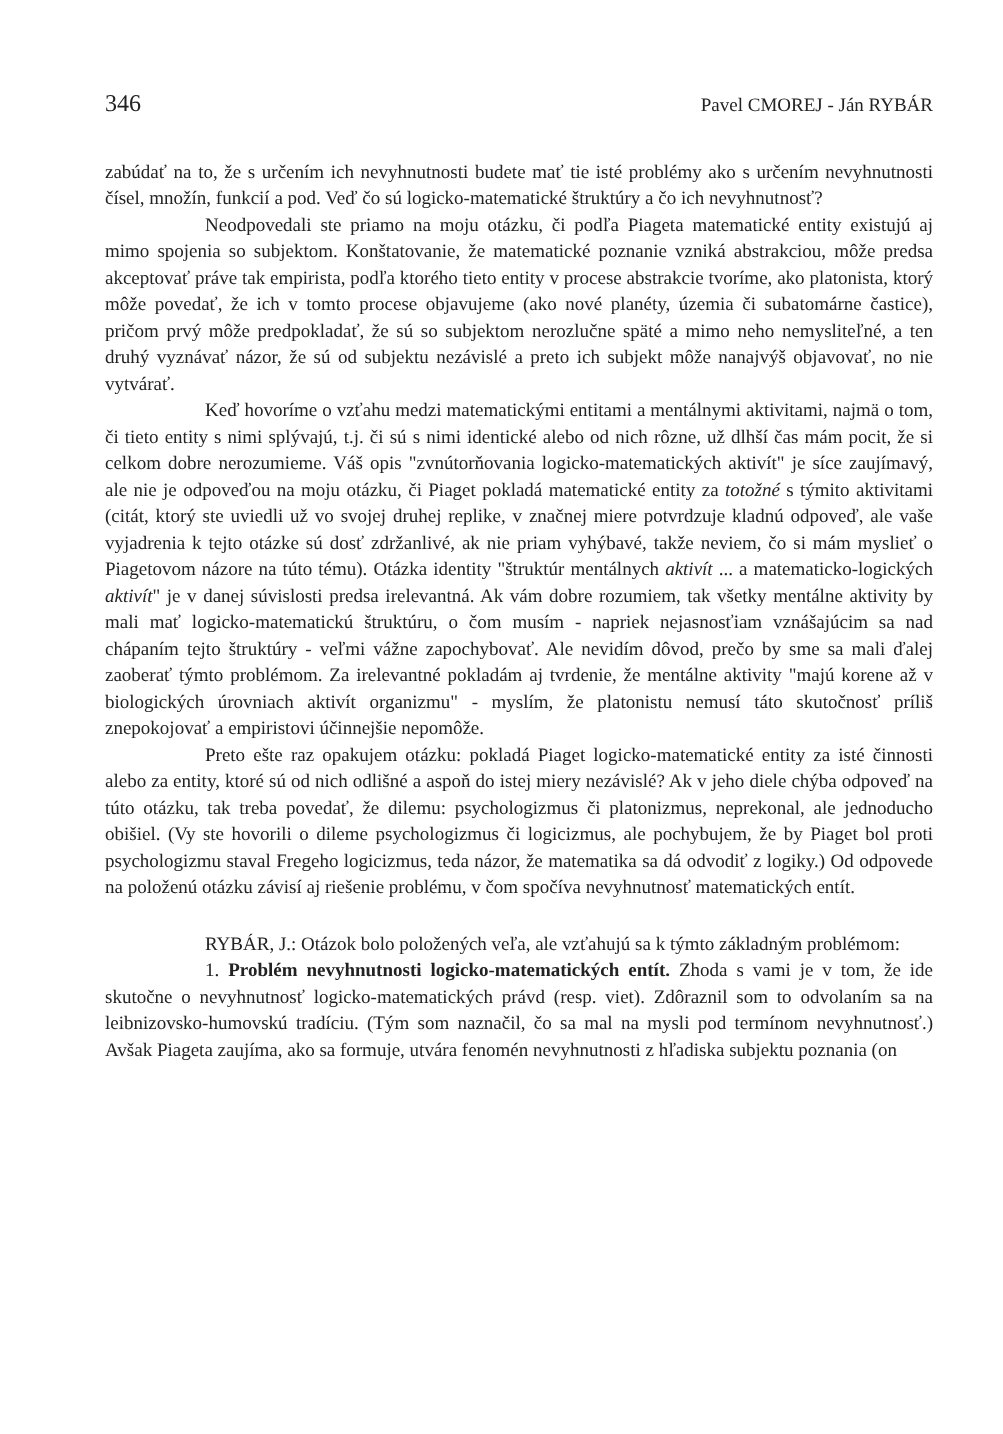346 Pavel CMOREJ - Ján RYBÁR
zabúdať na to, že s určením ich nevyhnutnosti budete mať tie isté problémy ako s určením nevyhnutnosti čísel, množín, funkcií a pod. Veď čo sú logicko-matematické štruktúry a čo ich nevyhnutnosť?
Neodpovedali ste priamo na moju otázku, či podľa Piageta matematické entity existujú aj mimo spojenia so subjektom. Konštatovanie, že matematické poznanie vzniká abstrakciou, môže predsa akceptovať práve tak empirista, podľa ktorého tieto entity v procese abstrakcie tvoríme, ako platonista, ktorý môže povedať, že ich v tomto procese objavujeme (ako nové planéty, územia či subatomárne častice), pričom prvý môže predpokladať, že sú so subjektom nerozlučne späté a mimo neho nemysliteľné, a ten druhý vyznávať názor, že sú od subjektu nezávislé a preto ich subjekt môže nanajvýš objavovať, no nie vytvárať.
Keď hovoríme o vzťahu medzi matematickými entitami a mentálnymi aktivitami, najmä o tom, či tieto entity s nimi splývajú, t.j. či sú s nimi identické alebo od nich rôzne, už dlhší čas mám pocit, že si celkom dobre nerozumieme. Váš opis "zvnútorňovania logicko-matematických aktivít" je síce zaujímavý, ale nie je odpoveďou na moju otázku, či Piaget pokladá matematické entity za totožné s týmito aktivitami (citát, ktorý ste uviedli už vo svojej druhej replike, v značnej miere potvrdzuje kladnú odpoveď, ale vaše vyjadrenia k tejto otázke sú dosť zdržanlivé, ak nie priam vyhýbavé, takže neviem, čo si mám myslieť o Piagetovom názore na túto tému). Otázka identity "štruktúr mentálnych aktivít ... a matematicko-logických aktivít" je v danej súvislosti predsa irelevantná. Ak vám dobre rozumiem, tak všetky mentálne aktivity by mali mať logicko-matematickú štruktúru, o čom musím - napriek nejasnosťiam vznášajúcim sa nad chápaním tejto štruktúry - veľmi vážne zapochybovať. Ale nevidím dôvod, prečo by sme sa mali ďalej zaoberať týmto problémom. Za irelevantné pokladám aj tvrdenie, že mentálne aktivity "majú korene až v biologických úrovniach aktivít organizmu" - myslím, že platonistu nemusí táto skutočnosť príliš znepokojovať a empiristovi účinnejšie nepomôže.
Preto ešte raz opakujem otázku: pokladá Piaget logicko-matematické entity za isté činnosti alebo za entity, ktoré sú od nich odlišné a aspoň do istej miery nezávislé? Ak v jeho diele chýba odpoveď na túto otázku, tak treba povedať, že dilemu: psychologizmus či platonizmus, neprekonal, ale jednoducho obišiel. (Vy ste hovorili o dileme psychologizmus či logicizmus, ale pochybujem, že by Piaget bol proti psychologizmu staval Fregeho logicizmus, teda názor, že matematika sa dá odvodiť z logiky.) Od odpovede na položenú otázku závisí aj riešenie problému, v čom spočíva nevyhnutnosť matematických entít.
RYBÁR, J.: Otázok bolo položených veľa, ale vzťahujú sa k týmto základným problémom:
1. Problém nevyhnutnosti logicko-matematických entít. Zhoda s vami je v tom, že ide skutočne o nevyhnutnosť logicko-matematických právd (resp. viet). Zdôraznil som to odvolaním sa na leibnizovsko-humovskú tradíciu. (Tým som naznačil, čo sa mal na mysli pod termínom nevyhnutnosť.) Avšak Piageta zaujíma, ako sa formuje, utvára fenomén nevyhnutnosti z hľadiska subjektu poznania (on